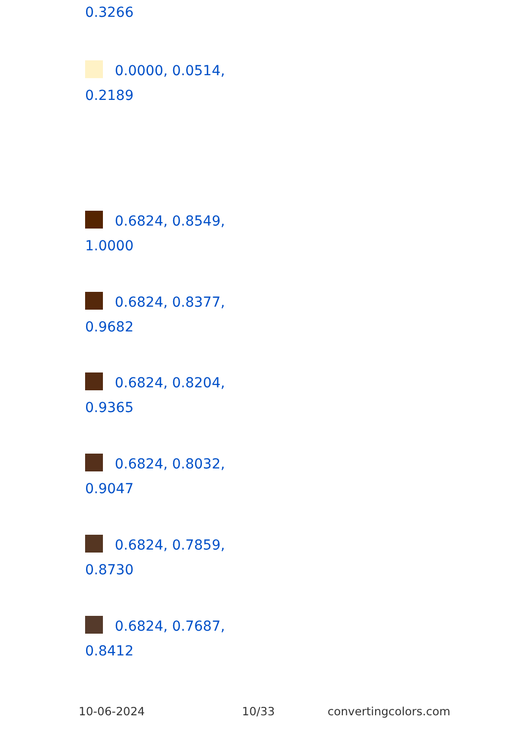0.3266
0.0000, 0.0514, 0.2189
0.6824, 0.8549, 1.0000
0.6824, 0.8377, 0.9682
0.6824, 0.8204, 0.9365
0.6824, 0.8032, 0.9047
0.6824, 0.7859, 0.8730
0.6824, 0.7687, 0.8412
10-06-2024 10/33 convertingcolors.com